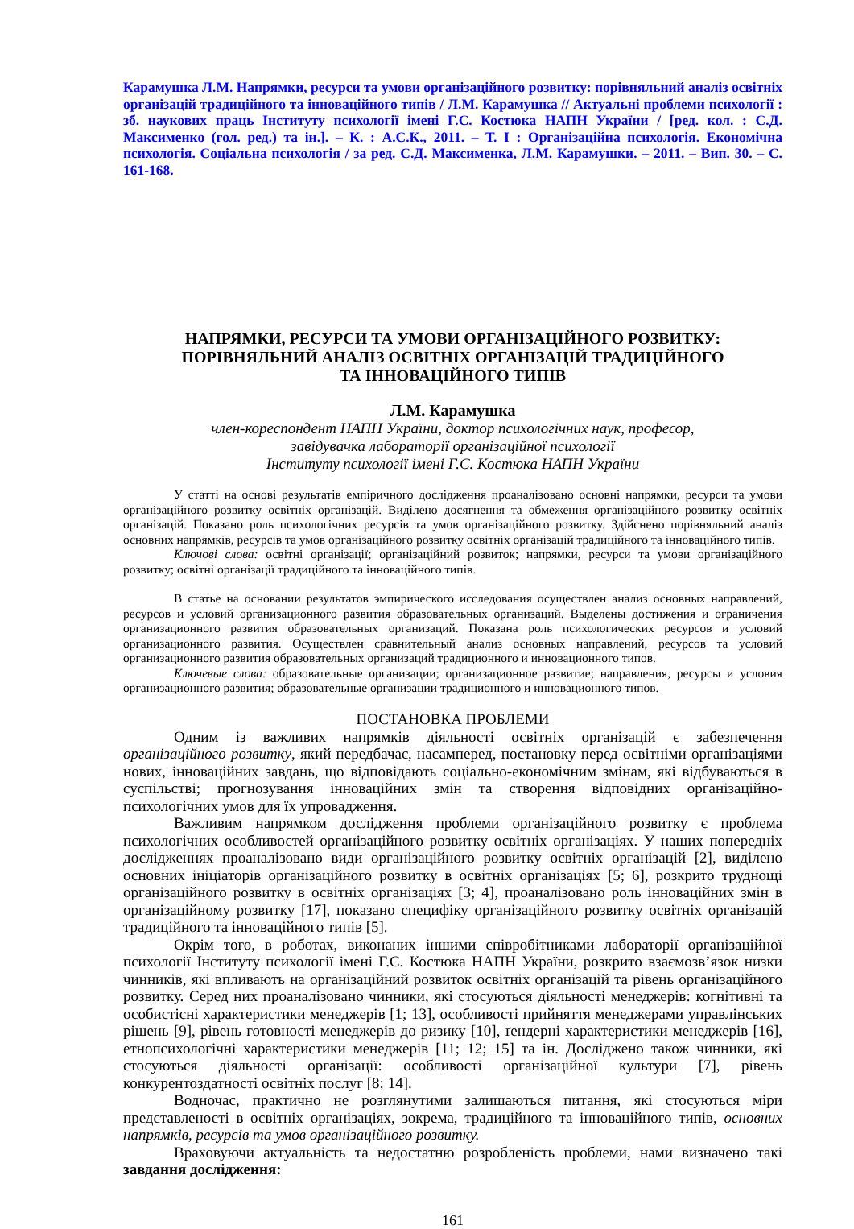Карамушка Л.М. Напрямки, ресурси та умови організаційного розвитку: порівняльний аналіз освітніх організацій традиційного та інноваційного типів / Л.М. Карамушка // Актуальні проблеми психології : зб. наукових праць Інституту психології імені Г.С. Костюка НАПН України / [ред. кол. : С.Д. Максименко (гол. ред.) та ін.]. – К. : А.С.К., 2011. – Т. І : Організаційна психологія. Економічна психологія. Соціальна психологія / за ред. С.Д. Максименка, Л.М. Карамушки. – 2011. – Вип. 30. – С. 161-168.
НАПРЯМКИ, РЕСУРСИ ТА УМОВИ ОРГАНІЗАЦІЙНОГО РОЗВИТКУ:
ПОРІВНЯЛЬНИЙ АНАЛІЗ ОСВІТНІХ ОРГАНІЗАЦІЙ ТРАДИЦІЙНОГО
ТА ІННОВАЦІЙНОГО ТИПІВ
Л.М. Карамушка
член-кореспондент НАПН України, доктор психологічних наук, професор,
завідувачка лабораторії організаційної психології
Інституту психології імені Г.С. Костюка НАПН України
У статті на основі результатів емпіричного дослідження проаналізовано основні напрямки, ресурси та умови організаційного розвитку освітніх організацій. Виділено досягнення та обмеження організаційного розвитку освітніх організацій. Показано роль психологічних ресурсів та умов організаційного розвитку. Здійснено порівняльний аналіз основних напрямків, ресурсів та умов організаційного розвитку освітніх організацій традиційного та інноваційного типів.
Ключові слова: освітні організації; організаційний розвиток; напрямки, ресурси та умови організаційного розвитку; освітні організації традиційного та інноваційного типів.
В статье на основании результатов эмпирического исследования осуществлен анализ основных направлений, ресурсов и условий организационного развития образовательных организаций. Выделены достижения и ограничения организационного развития образовательных организаций. Показана роль психологических ресурсов и условий организационного развития. Осуществлен сравнительный анализ основных направлений, ресурсов та условий организационного развития образовательных организаций традиционного и инновационного типов.
Ключевые слова: образовательные организации; организационное развитие; направления, ресурсы и условия организационного развития; образовательные организации традиционного и инновационного типов.
ПОСТАНОВКА ПРОБЛЕМИ
Одним із важливих напрямків діяльності освітніх організацій є забезпечення організаційного розвитку, який передбачає, насамперед, постановку перед освітніми організаціями нових, інноваційних завдань, що відповідають соціально-економічним змінам, які відбуваються в суспільстві; прогнозування інноваційних змін та створення відповідних організаційно-психологічних умов для їх упровадження.
Важливим напрямком дослідження проблеми організаційного розвитку є проблема психологічних особливостей організаційного розвитку освітніх організаціях. У наших попередніх дослідженнях проаналізовано види організаційного розвитку освітніх організацій [2], виділено основних ініціаторів організаційного розвитку в освітніх організаціях [5; 6], розкрито труднощі організаційного розвитку в освітніх організаціях [3; 4], проаналізовано роль інноваційних змін в організаційному розвитку [17], показано специфіку організаційного розвитку освітніх організацій традиційного та інноваційного типів [5].
Окрім того, в роботах, виконаних іншими співробітниками лабораторії організаційної психології Інституту психології імені Г.С. Костюка НАПН України, розкрито взаємозв’язок низки чинників, які впливають на організаційний розвиток освітніх організацій та рівень організаційного розвитку. Серед них проаналізовано чинники, які стосуються діяльності менеджерів: когнітивні та особистісні характеристики менеджерів [1; 13], особливості прийняття менеджерами управлінських рішень [9], рівень готовності менеджерів до ризику [10], ґендерні характеристики менеджерів [16], етнопсихологічні характеристики менеджерів [11; 12; 15] та ін. Досліджено також чинники, які стосуються діяльності організації: особливості організаційної культури [7], рівень конкурентоздатності освітніх послуг [8; 14].
Водночас, практично не розглянутими залишаються питання, які стосуються міри представленості в освітніх організаціях, зокрема, традиційного та інноваційного типів, основних напрямків, ресурсів та умов організаційного розвитку.
Враховуючи актуальність та недостатню розробленість проблеми, нами визначено такі завдання дослідження:
161